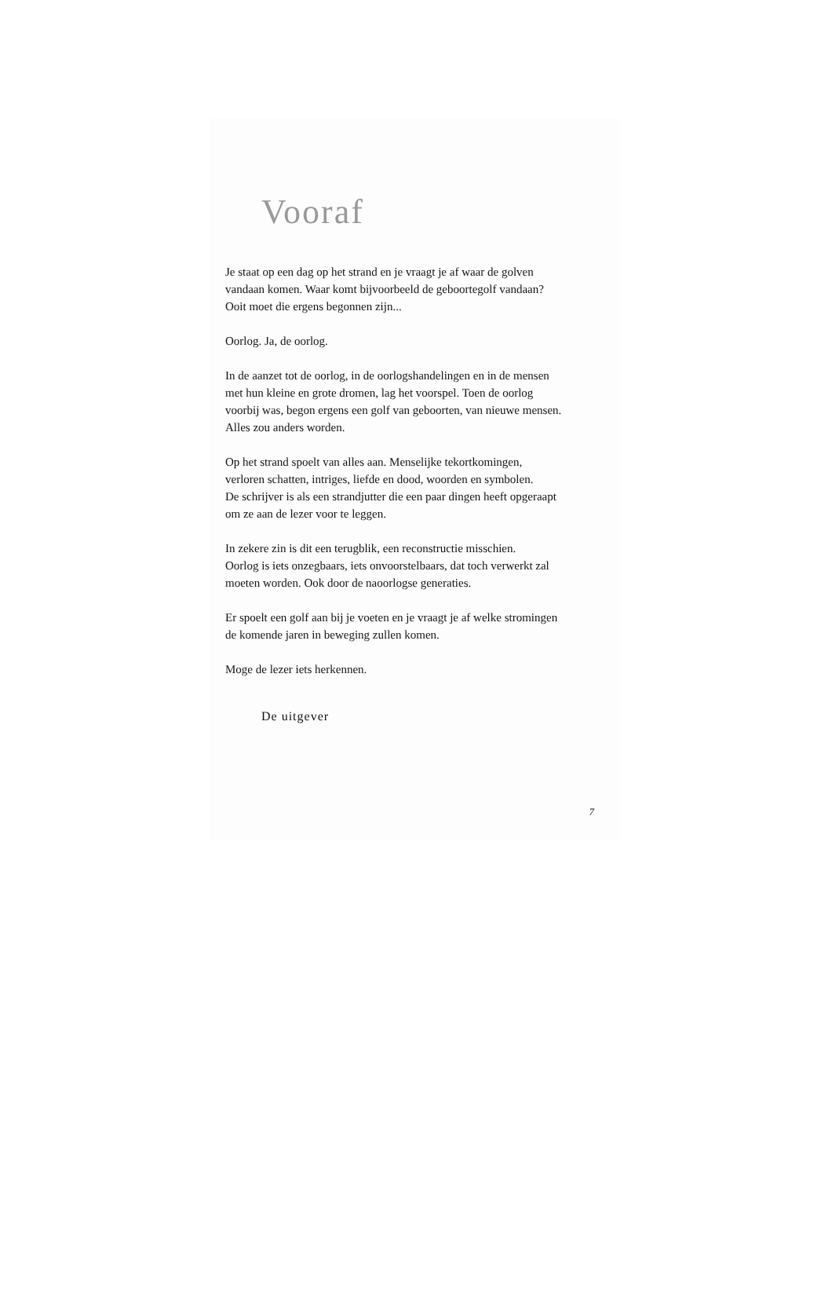Vooraf
Je staat op een dag op het strand en je vraagt je af waar de golven
vandaan komen. Waar komt bijvoorbeeld de geboortegolf vandaan?
Ooit moet die ergens begonnen zijn...
Oorlog. Ja, de oorlog.
In de aanzet tot de oorlog, in de oorlogshandelingen en in de mensen
met hun kleine en grote dromen, lag het voorspel. Toen de oorlog
voorbij was, begon ergens een golf van geboorten, van nieuwe mensen.
Alles zou anders worden.
Op het strand spoelt van alles aan. Menselijke tekortkomingen,
verloren schatten, intriges, liefde en dood, woorden en symbolen.
De schrijver is als een strandjutter die een paar dingen heeft opgeraapt
om ze aan de lezer voor te leggen.
In zekere zin is dit een terugblik, een reconstructie misschien.
Oorlog is iets onzegbaars, iets onvoorstelbaars, dat toch verwerkt zal
moeten worden. Ook door de naoorlogse generaties.
Er spoelt een golf aan bij je voeten en je vraagt je af welke stromingen
de komende jaren in beweging zullen komen.
Moge de lezer iets herkennen.
De uitgever
7